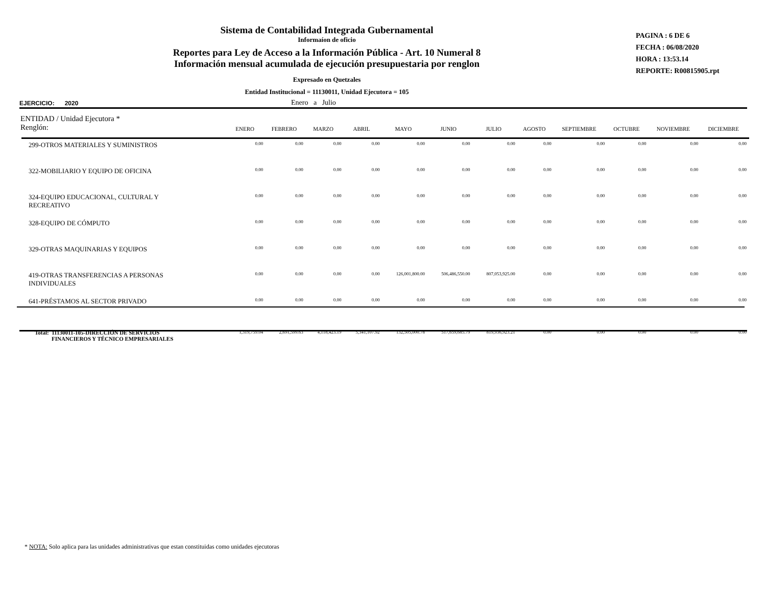Sistema de Contabilidad Integrada Gubernamental
Informaíon de oficio
Reportes para Ley de Acceso a la Información Pública - Art. 10 Numeral 8
Información mensual acumulada de ejecución presupuestaria por renglon
Expresado en Quetzales
Entidad Institucional = 11130011, Unidad Ejecutora = 105
PAGINA : 6 DE 6
FECHA : 06/08/2020
HORA : 13:53.14
REPORTE: R00815905.rpt
EJERCICIO: 2020 Enero a Julio
| ENTIDAD / Unidad Ejecutora * Renglón: | ENERO | FEBRERO | MARZO | ABRIL | MAYO | JUNIO | JULIO | AGOSTO | SEPTIEMBRE | OCTUBRE | NOVIEMBRE | DICIEMBRE |
| --- | --- | --- | --- | --- | --- | --- | --- | --- | --- | --- | --- | --- |
| 299-OTROS MATERIALES Y SUMINISTROS | 0.00 | 0.00 | 0.00 | 0.00 | 0.00 | 0.00 | 0.00 | 0.00 | 0.00 | 0.00 | 0.00 | 0.00 |
| 322-MOBILIARIO Y EQUIPO DE OFICINA | 0.00 | 0.00 | 0.00 | 0.00 | 0.00 | 0.00 | 0.00 | 0.00 | 0.00 | 0.00 | 0.00 | 0.00 |
| 324-EQUIPO EDUCACIONAL, CULTURAL Y RECREATIVO | 0.00 | 0.00 | 0.00 | 0.00 | 0.00 | 0.00 | 0.00 | 0.00 | 0.00 | 0.00 | 0.00 | 0.00 |
| 328-EQUIPO DE CÓMPUTO | 0.00 | 0.00 | 0.00 | 0.00 | 0.00 | 0.00 | 0.00 | 0.00 | 0.00 | 0.00 | 0.00 | 0.00 |
| 329-OTRAS MAQUINARIAS Y EQUIPOS | 0.00 | 0.00 | 0.00 | 0.00 | 0.00 | 0.00 | 0.00 | 0.00 | 0.00 | 0.00 | 0.00 | 0.00 |
| 419-OTRAS TRANSFERENCIAS A PERSONAS INDIVIDUALES | 0.00 | 0.00 | 0.00 | 0.00 | 126,001,800.00 | 506,486,550.00 | 807,053,925.00 | 0.00 | 0.00 | 0.00 | 0.00 | 0.00 |
| 641-PRÉSTAMOS AL SECTOR PRIVADO | 0.00 | 0.00 | 0.00 | 0.00 | 0.00 | 0.00 | 0.00 | 0.00 | 0.00 | 0.00 | 0.00 | 0.00 |
| Total: 11130011-105-DIRECCIÓN DE SERVICIOS FINANCIEROS Y TÉCNICO EMPRESARIALES | 1,319,759.04 | 2,691,599.63 | 4,118,423.19 | 5,341,107.92 | 132,505,000.78 | 517,659,685.79 | 819,936,923.21 | 0.00 | 0.00 | 0.00 | 0.00 | 0.00 |
* NOTA: Solo aplica para las unidades administrativas que estan constituidas como unidades ejecutoras